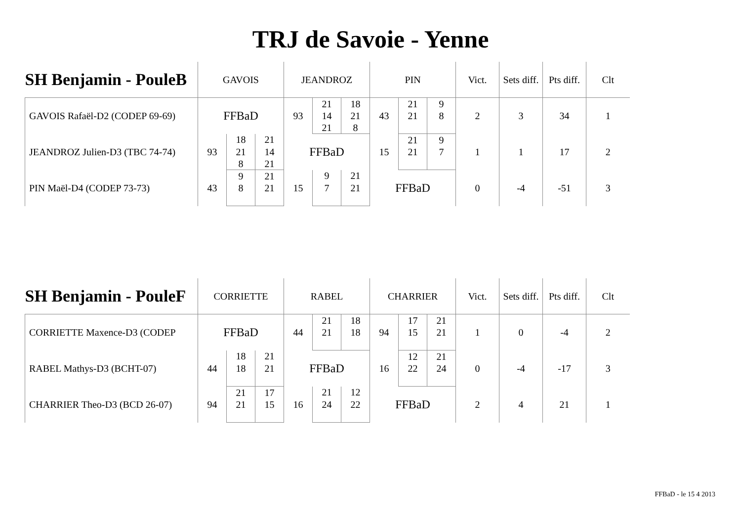TRJ de Savoie - Yenne
| SH Benjamin - PouleB | GAVOIS | | | JEANDROZ | | | PIN | | | Vict. | Sets diff. | Pts diff. | Clt |
| --- | --- | --- | --- | --- | --- | --- | --- | --- | --- | --- | --- | --- | --- |
| GAVOIS Rafaël-D2 (CODEP 69-69) | FFBaD | | | 93 | 21 | 18 | 43 | 21 | 9 | 2 | 3 | 34 | 1 |
| | | | | | 14 | 21 | | 21 | 8 | | | | |
| | | | | | 21 | 8 | | | | | | | |
| JEANDROZ Julien-D3 (TBC 74-74) | 93 | 18 | 21 | FFBaD | | | 15 | 21 | 9 | 1 | 1 | 17 | 2 |
| | | 21 | 14 | | | | | 21 | 7 | | | | |
| | | 8 | 21 | | | | | | | | | | |
| PIN Maël-D4 (CODEP 73-73) | 43 | 9 | 21 | 15 | 9 | 21 | FFBaD | | | 0 | -4 | -51 | 3 |
| | | 8 | 21 | | 7 | 21 | | | | | | | |
| SH Benjamin - PouleF | CORRIETTE | | | RABEL | | | CHARRIER | | | Vict. | Sets diff. | Pts diff. | Clt |
| --- | --- | --- | --- | --- | --- | --- | --- | --- | --- | --- | --- | --- | --- |
| CORRIETTE Maxence-D3 (CODEP | FFBaD | | | 44 | 21 | 18 | 94 | 17 | 21 | 1 | 0 | -4 | 2 |
| | | | | | 21 | 18 | | 15 | 21 | | | | |
| RABEL Mathys-D3 (BCHT-07) | 44 | 18 | 21 | FFBaD | | | 16 | 12 | 21 | 0 | -4 | -17 | 3 |
| | | 18 | 21 | | | | | 22 | 24 | | | | |
| CHARRIER Theo-D3 (BCD 26-07) | 94 | 21 | 17 | 16 | 21 | 12 | FFBaD | | | 2 | 4 | 21 | 1 |
| | | 21 | 15 | | 24 | 22 | | | | | | | |
FFBaD - le 15 4 2013